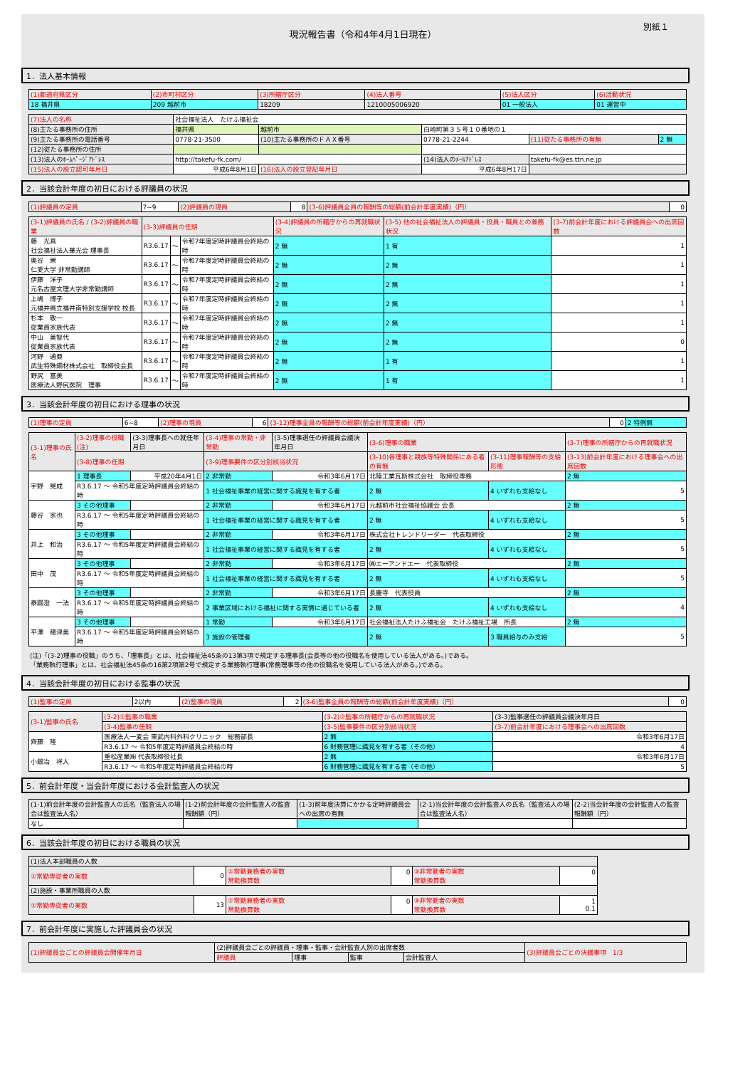現況報告書（令和4年4月1日現在）
別紙１
1．法人基本情報
| (1)都道府県区分 | (2)市町村区分 | (3)所轄庁区分 | (4)法人番号 | (5)法人区分 | (6)活動状況 |
| --- | --- | --- | --- | --- | --- |
| 18 福井県 | 209 越前市 | 18209 | 1210005006920 | 01 一般法人 | 01 運営中 |
| (7)法人の名称 | 社会福祉法人 たけふ福祉会 | | | | |
| (8)主たる事務所の住所 | 福井県 | 越前市 | 白崎町第３５号１０番地の１ | | |
| (9)主たる事務所の電話番号 | 0778-21-3500 | (10)主たる事務所のＦＡＸ番号 | 0778-21-2244 | (11)従たる事務所の有無 | 2 無 |
| (12)従たる事務所の住所 | | | | | |
| (13)法人のﾎｰﾑﾍﾟｰｼﾞｱﾄﾞﾚｽ | http://takefu-fk.com/ | | (14)法人のﾒｰﾙｱﾄﾞﾚｽ | takefu-fk@es.ttn.ne.jp | |
| (15)法人の設立認可年月日 | 平成6年8月1日 | (16)法人の設立登記年月日 | 平成6年8月17日 | | |
2．当該会計年度の初日における評議員の状況
| (1)評議員の定員 | 7~9 | (2)評議員の現員 | 8 | (3-6)評議員全員の報酬等の総額(前会計年度実績)（円） | 0 |
| (3-1)評議員の氏名 / (3-2)評議員の職業 | (3-3)評議員の任期 | | | (3-4)評議員の所轄庁からの再就職状況 | (3-5) 他の社会福祉法人の評議員・役員・職員との兼務状況 | (3-7)前会計年度における評議員会への出席回数 |
| --- | --- | --- | --- | --- | --- | --- |
| 藤 光真 社会福祉法人華光会 理事長 | R3.6.17 | ～ | 令和7年度定時評議員会終結の時 | 2 無 | 1 有 | 1 |
| 奥谷 崇 仁愛大学 非常勤講師 | R3.6.17 | ～ | 令和7年度定時評議員会終結の時 | 2 無 | 2 無 | 1 |
| 伊藤 洋子 元名古屋文理大学非常勤講師 | R3.6.17 | ～ | 令和7年度定時評議員会終結の時 | 2 無 | 2 無 | 1 |
| 上嶋 博子 元福井県立福井南特別支援学校 校長 | R3.6.17 | ～ | 令和7年度定時評議員会終結の時 | 2 無 | 2 無 | 1 |
| 杉本 敬一 従業員家族代表 | R3.6.17 | ～ | 令和7年度定時評議員会終結の時 | 2 無 | 2 無 | 1 |
| 中山 美智代 従業員家族代表 | R3.6.17 | ～ | 令和7年度定時評議員会終結の時 | 2 無 | 2 無 | 0 |
| 河野 通亜 武生特殊鋼材株式会社 取締役会長 | R3.6.17 | ～ | 令和7年度定時評議員会終結の時 | 2 無 | 1 有 | 1 |
| 野尻 富美 医療法人野尻医院 理事 | R3.6.17 | ～ | 令和7年度定時評議員会終結の時 | 2 無 | 1 有 | 1 |
3．当該会計年度の初日における理事の状況
| (1)理事の定員 | 6~8 | (2)理事の現員 | 6 | (3-12)理事全員の報酬等の総額(前会計年度実績)（円） | 0 | 2 特例無 |
| (3-1)理事の氏名 | (3-2)理事の役職(注) | (3-3)理事長への就任年月日 | (3-4)理事の常勤・非常勤 | (3-5)理事選任の評議員会議決年月日 | (3-6)理事の職業 | | (3-7)理事の所轄庁からの再就職状況 |
| --- | --- | --- | --- | --- | --- | --- | --- |
| | (3-8)理事の任期 | | (3-9)理事要件の区分別該当状況 | | (3-10)各理事と親族等特殊関係にある者の有無 | (3-11)理事報酬等の支給形態 | (3-13)前会計年度における理事会への出席回数 |
| 宇野 晃成 | 1 理事長 | 平成20年4月1日 | 2 非常勤 | 令和3年6月17日 | 北陸工業瓦斯株式会社 取締役専務 | | 2 無 |
| | R3.6.17 ～ 令和5年度定時評議員会終結の時 | | 1 社会福祉事業の経営に関する識見を有する者 | | 2 無 | 4 いずれも支給なし | 5 |
| 藤谷 家也 | 3 その他理事 | | 2 非常勤 | 令和3年6月17日 | 元越前市社会福祉協議会 会長 | | 2 無 |
| | R3.6.17 ～ 令和5年度定時評議員会終結の時 | | 1 社会福祉事業の経営に関する識見を有する者 | | 2 無 | 4 いずれも支給なし | 5 |
| 井上 和治 | 3 その他理事 | | 2 非常勤 | 令和3年6月17日 | 株式会社トレンドリーダー 代表取締役 | | 2 無 |
| | R3.6.17 ～ 令和5年度定時評議員会終結の時 | | 1 社会福祉事業の経営に関する識見を有する者 | | 2 無 | 4 いずれも支給なし | 5 |
| 田中 茂 | 3 その他理事 | | 2 非常勤 | 令和3年6月17日 | ㈱エーアンドエー 代表取締役 | | 2 無 |
| | R3.6.17 ～ 令和5年度定時評議員会終結の時 | | 1 社会福祉事業の経営に関する識見を有する者 | | 2 無 | 4 いずれも支給なし | 5 |
| 泰圓澄 一法 | 3 その他理事 | | 2 非常勤 | 令和3年6月17日 | 長慶寺 代表役員 | | 2 無 |
| | R3.6.17 ～ 令和5年度定時評議員会終結の時 | | 2 事業区域における福祉に関する実情に通じている者 | | 2 無 | 4 いずれも支給なし | 4 |
| 平澤 穂津美 | 3 その他理事 | | 1 常勤 | 令和3年6月17日 | 社会福祉法人たけふ福祉会 たけふ福祉工場 所長 | | 2 無 |
| | R3.6.17 ～ 令和5年度定時評議員会終結の時 | | 3 施設の管理者 | | 2 無 | 3 職員給与のみ支給 | 5 |
(注)「(3-2)理事の役職」のうち、「理事長」とは、社会福祉法45条の13第3項で規定する理事長(会長等の他の役職名を使用している法人がある。)である。
「業務執行理事」とは、社会福祉法45条の16第2項第2号で規定する業務執行理事(常務理事等の他の役職名を使用している法人がある。)である。
4．当該会計年度の初日における監事の状況
| (1)監事の定員 | 2以内 | (2)監事の現員 | 2 | (3-6)監事全員の報酬等の総額(前会計年度実績)（円） | 0 |
| (3-1)監事の氏名 | (3-2)①監事の職業 | (3-2)②監事の所轄庁からの再就職状況 | (3-3)監事選任の評議員会議決年月日 |
| --- | --- | --- | --- |
| | (3-4)監事の任期 | (3-5)監事要件の区分別該当状況 | (3-7)前会計年度における理事会への出席回数 |
| 齊藤 隆 | 医療法人一麦会 東武内科外科クリニック 総務部長 | 2 無 | 令和3年6月17日 |
| | R3.6.17 ～ 令和5年度定時評議員会終結の時 | 6 財務管理に識見を有する者（その他） | 4 |
| 小鍛冶 祥人 | 重松産業㈱ 代表取締役社長 | 2 無 | 令和3年6月17日 |
| | R3.6.17 ～ 令和5年度定時評議員会終結の時 | 6 財務管理に識見を有する者（その他） | 5 |
5．前会計年度・当会計年度における会計監査人の状況
| (1-1)前会計年度の会計監査人の氏名（監査法人の場合は監査法人名） | (1-2)前会計年度の会計監査人の監査報酬額（円） | (1-3)前年度決算にかかる定時評議員会への出席の有無 | (2-1)当会計年度の会計監査人の氏名（監査法人の場合は監査法人名） | (2-2)当会計年度の会計監査人の監査報酬額（円） |
| --- | --- | --- | --- | --- |
| なし | | | | |
6．当該会計年度の初日における職員の状況
| (1)法人本部職員の人数 | | | | | |
| ①常勤専従者の実数 | 0 | ②常勤兼務者の実数 常勤換算数 | 0 | ③非常勤者の実数 常勤換算数 | 0 |
| (2)施設・事業所職員の人数 | | | | | |
| ①常勤専従者の実数 | 13 | ②常勤兼務者の実数 常勤換算数 | 0 | ③非常勤者の実数 常勤換算数 | 1 0.1 |
7．前会計年度に実施した評議員会の状況
| (1)評議員会ごとの評議員会開催年月日 | (2)評議員会ごとの評議員・理事・監事・会計監査人別の出席者数 | | | | (3)評議員会ごとの決議事項 1/3 |
| --- | --- | --- | --- | --- | --- |
| | 評議員 | 理事 | 監事 | 会計監査人 | |